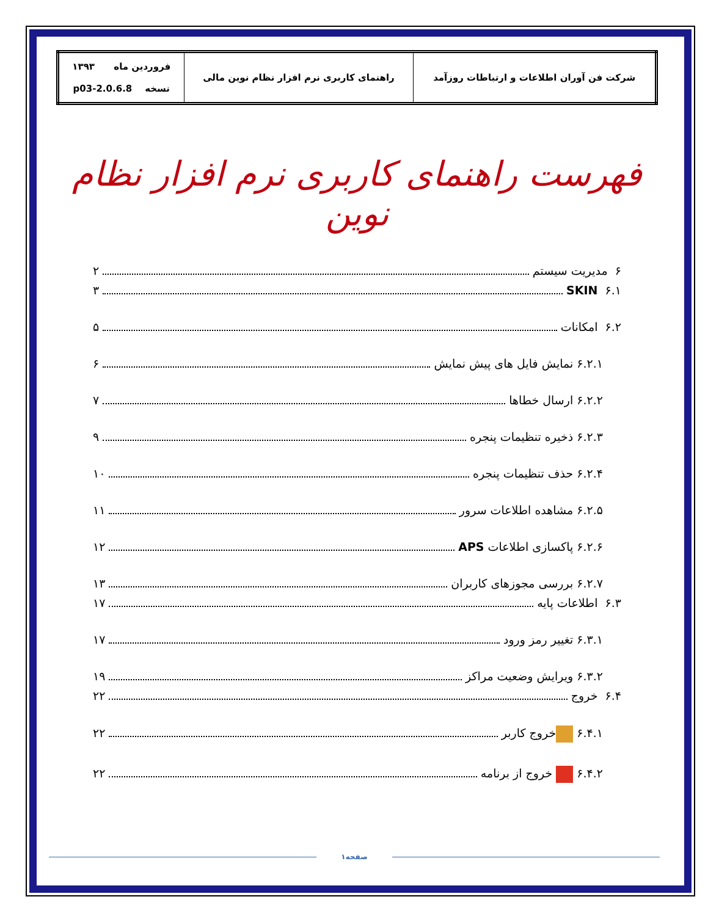| شرکت فن آوران اطلاعات و ارتباطات روزآمد | راهنمای کاربری نرم افزار نظام نوین مالی | فروردین ماه ۱۳۹۳ نسخه 2.0.6.8-p03 |
فهرست راهنمای کاربری نرم افزار نظام نوین
۶ مدیریت سیستم ۲
۶.۱ SKIN ۳
۶.۲ امکانات ۵
۶.۲.۱ نمایش فایل های پیش نمایش ۶
۶.۲.۲ ارسال خطاها ۷
۶.۲.۳ ذخیره تنظیمات پنجره ۹
۶.۲.۴ حذف تنظیمات پنجره ۱۰
۶.۲.۵ مشاهده اطلاعات سرور ۱۱
۶.۲.۶ پاکسازی اطلاعات APS ۱۲
۶.۲.۷ بررسی مجوزهای کاربران ۱۳
۶.۳ اطلاعات پایه ۱۷
۶.۳.۱ تغییر رمز ورود ۱۷
۶.۳.۲ ویرایش وضعیت مراکز ۱۹
۶.۴ خروج ۲۲
۶.۴.۱ خروج کاربر ۲۲
۶.۴.۲ خروج از برنامه ۲۲
صفحه۱